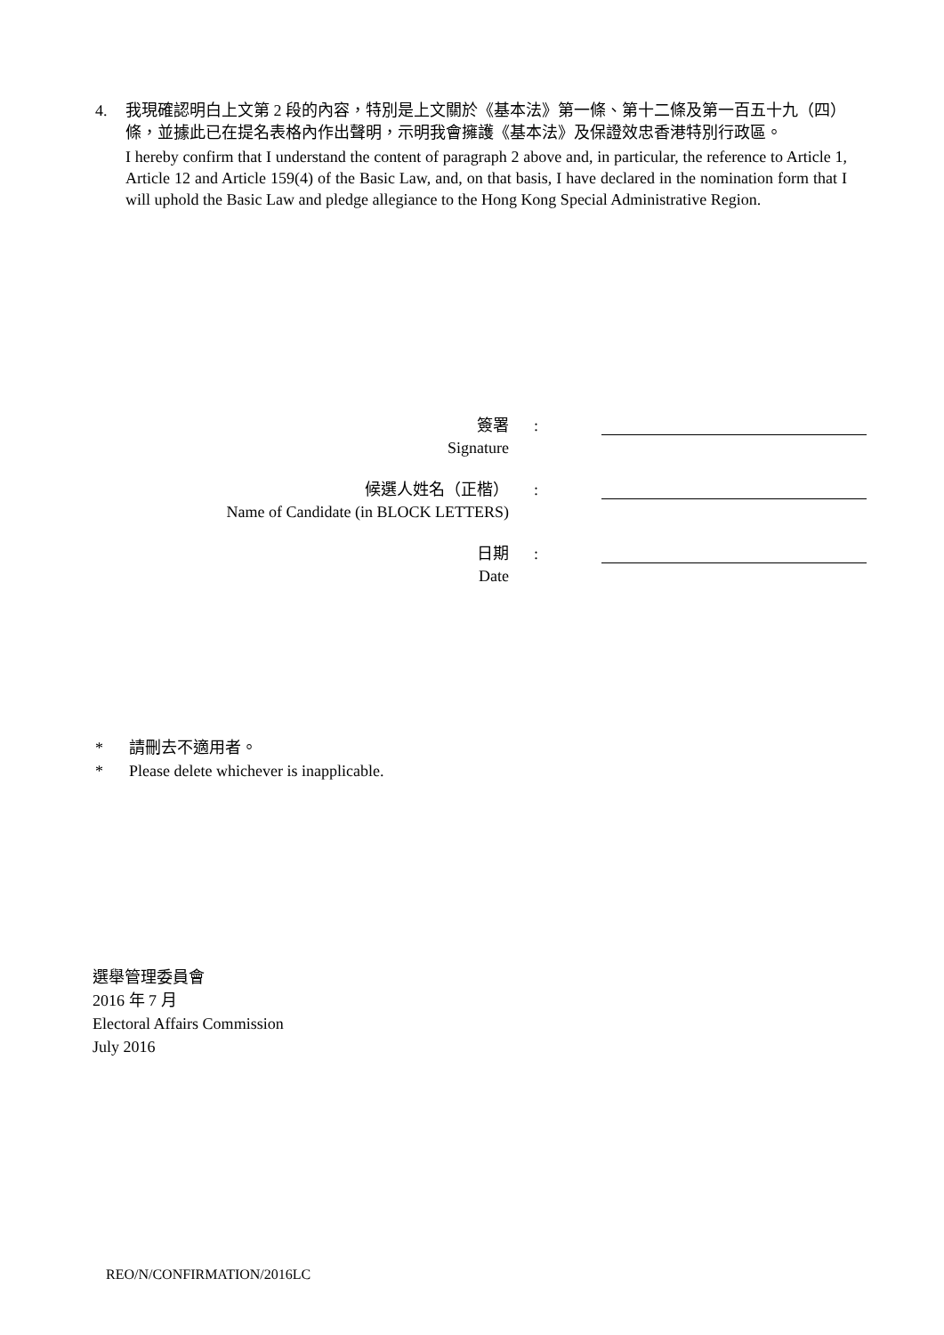4. 我現確認明白上文第 2 段的內容，特別是上文關於《基本法》第一條、第十二條及第一百五十九（四）條，並據此已在提名表格內作出聲明，示明我會擁護《基本法》及保證效忠香港特別行政區。
I hereby confirm that I understand the content of paragraph 2 above and, in particular, the reference to Article 1, Article 12 and Article 159(4) of the Basic Law, and, on that basis, I have declared in the nomination form that I will uphold the Basic Law and pledge allegiance to the Hong Kong Special Administrative Region.
| 簽署 Signature | : | |
| 候選人姓名（正楷） Name of Candidate (in BLOCK LETTERS) | : | |
| 日期 Date | : | |
* 請刪去不適用者。
* Please delete whichever is inapplicable.
選舉管理委員會
2016 年 7 月
Electoral Affairs Commission
July 2016
REO/N/CONFIRMATION/2016LC